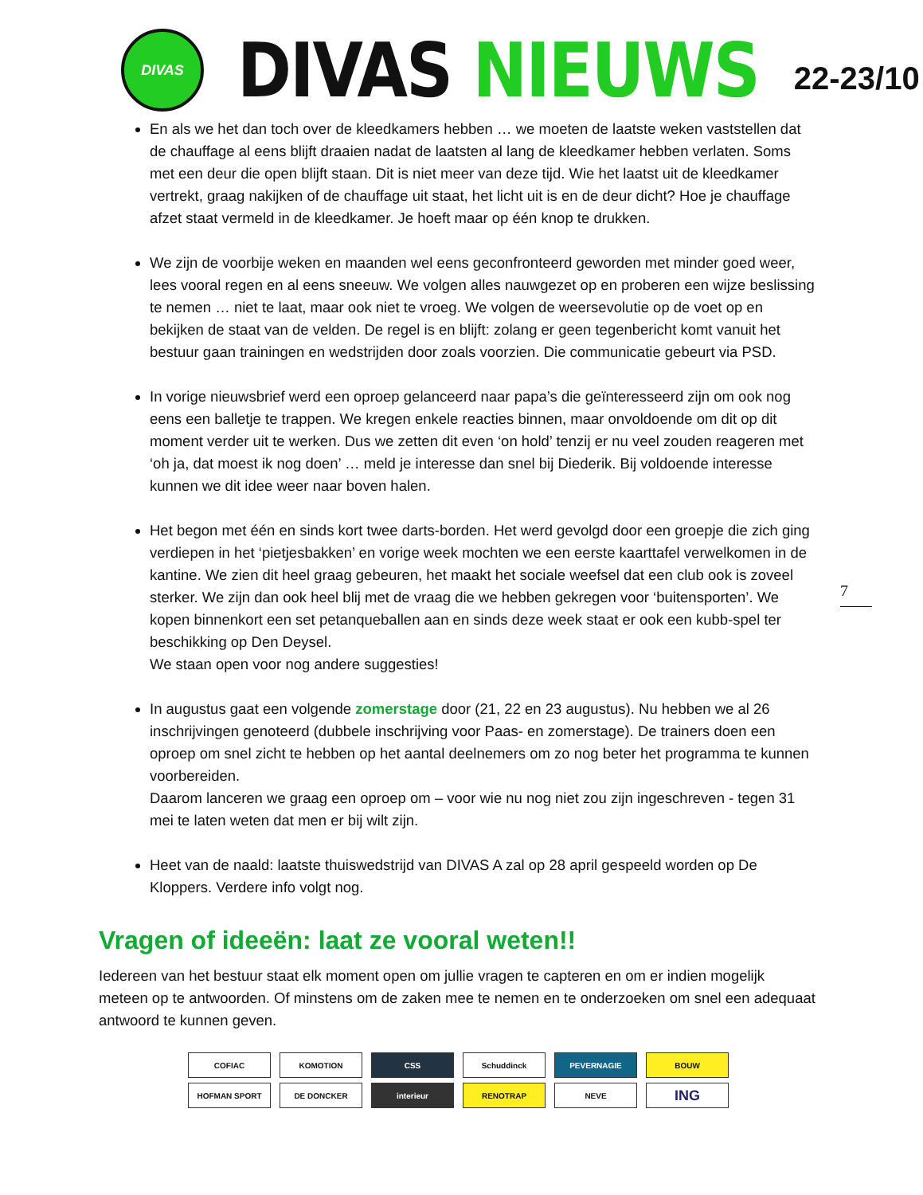DIVAS
DIVAS NIEUWS
22-23/10
En als we het dan toch over de kleedkamers hebben … we moeten de laatste weken vaststellen dat de chauffage al eens blijft draaien nadat de laatsten al lang de kleedkamer hebben verlaten. Soms met een deur die open blijft staan. Dit is niet meer van deze tijd. Wie het laatst uit de kleedkamer vertrekt, graag nakijken of de chauffage uit staat, het licht uit is en de deur dicht? Hoe je chauffage afzet staat vermeld in de kleedkamer. Je hoeft maar op één knop te drukken.
We zijn de voorbije weken en maanden wel eens geconfronteerd geworden met minder goed weer, lees vooral regen en al eens sneeuw. We volgen alles nauwgezet op en proberen een wijze beslissing te nemen … niet te laat, maar ook niet te vroeg. We volgen de weersevolutie op de voet op en bekijken de staat van de velden. De regel is en blijft: zolang er geen tegenbericht komt vanuit het bestuur gaan trainingen en wedstrijden door zoals voorzien. Die communicatie gebeurt via PSD.
In vorige nieuwsbrief werd een oproep gelanceerd naar papa’s die geïnteresseerd zijn om ook nog eens een balletje te trappen. We kregen enkele reacties binnen, maar onvoldoende om dit op dit moment verder uit te werken. Dus we zetten dit even ‘on hold’ tenzij er nu veel zouden reageren met ‘oh ja, dat moest ik nog doen’ … meld je interesse dan snel bij Diederik. Bij voldoende interesse kunnen we dit idee weer naar boven halen.
Het begon met één en sinds kort twee darts-borden. Het werd gevolgd door een groepje die zich ging verdiepen in het ‘pietjesbakken’ en vorige week mochten we een eerste kaarttafel verwelkomen in de kantine. We zien dit heel graag gebeuren, het maakt het sociale weefsel dat een club ook is zoveel sterker. We zijn dan ook heel blij met de vraag die we hebben gekregen voor ‘buitensporten’. We kopen binnenkort een set petanqueballen aan en sinds deze week staat er ook een kubb-spel ter beschikking op Den Deysel.
We staan open voor nog andere suggesties!
In augustus gaat een volgende zomerstage door (21, 22 en 23 augustus). Nu hebben we al 26 inschrijvingen genoteerd (dubbele inschrijving voor Paas- en zomerstage). De trainers doen een oproep om snel zicht te hebben op het aantal deelnemers om zo nog beter het programma te kunnen voorbereiden.
Daarom lanceren we graag een oproep om – voor wie nu nog niet zou zijn ingeschreven - tegen 31 mei te laten weten dat men er bij wilt zijn.
Heet van de naald: laatste thuiswedstrijd van DIVAS A zal op 28 april gespeeld worden op De Kloppers. Verdere info volgt nog.
7
Vragen of ideeën: laat ze vooral weten!!
Iedereen van het bestuur staat elk moment open om jullie vragen te capteren en om er indien mogelijk meteen op te antwoorden. Of minstens om de zaken mee te nemen en te onderzoeken om snel een adequaat antwoord te kunnen geven.
COFIAC
KOMOTION
CSS
Schuddinck
PEVERNAGIE
BOUW
HOFMAN SPORT
DE DONCKER
interieur
RENOTRAP
NEVE
ING